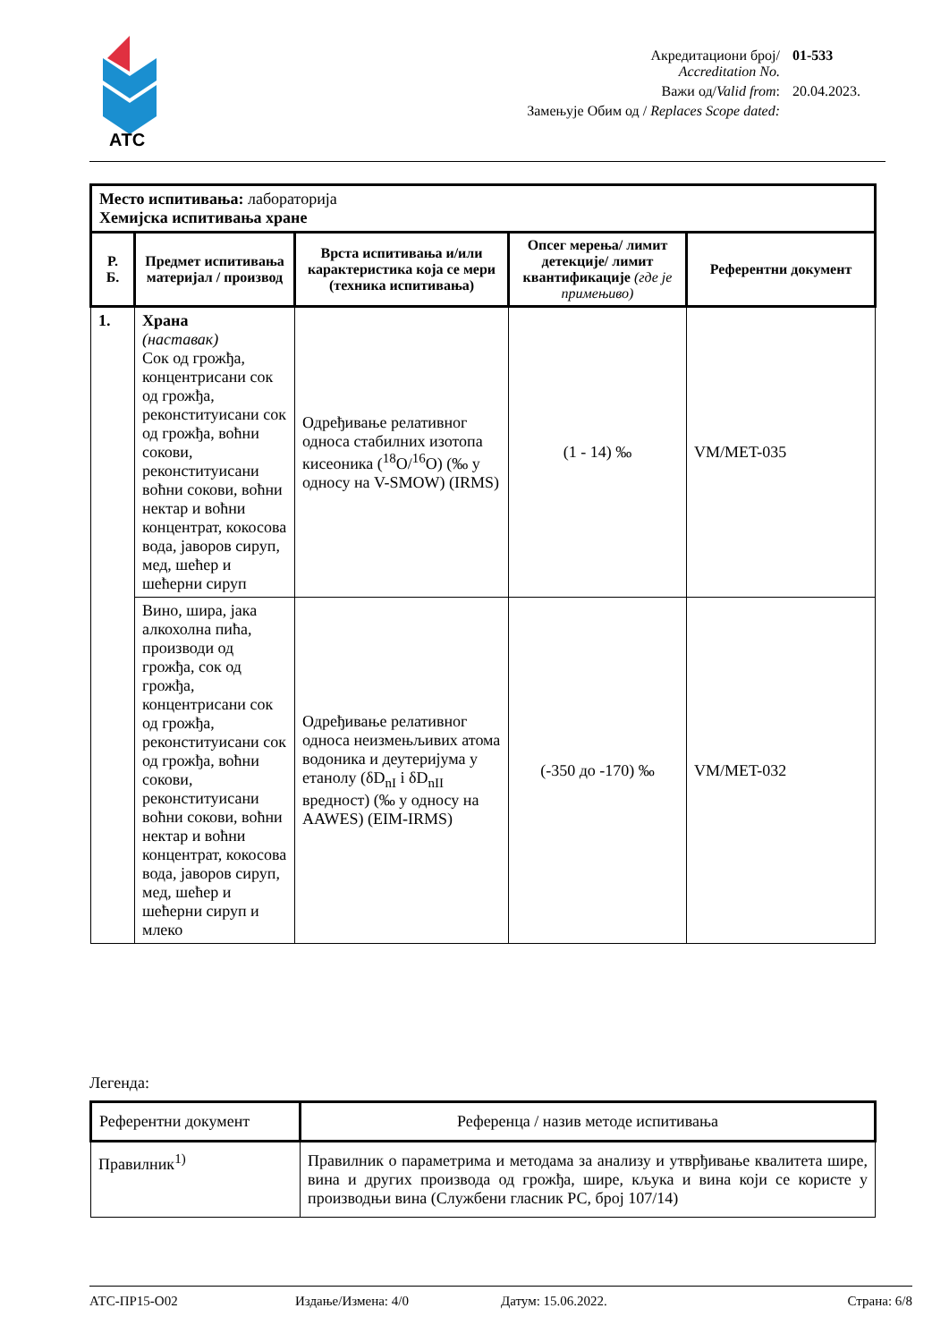АТС
| Акредитациони број/ Accreditation No. | 01-533 |
| Важи од/ Valid from : | 20.04.2023. |
| Замењује Обим од / Replaces Scope dated: | |
| Место испитивања: лабораторија Хемијска испитивања хране | | | | |
| Р. Б. | Предмет испитивања материјал / производ | Врста испитивања и/или карактеристика која се мери (техника испитивања) | Опсег мерења/ лимит детекције/ лимит квантификације (где је примењиво) | Референтни документ |
| 1. | Храна (наставак) Сок од грожђа, концентрисани сок од грожђа, реконституисани сок од грожђа, воћни сокови, реконституисани воћни сокови, воћни нектар и воћни концентрат, кокосова вода, јаворов сируп, мед, шећер и шећерни сируп | Одређивање релативног односа стабилних изотопа кисеоника (<sup>18</sup>O/<sup>16</sup>O) (‰ у односу на V-SMOW) (IRMS) | (1 - 14) ‰ | VM/MET-035 |
| | Вино, шира, јака алкохолна пића, производи од грожђа, сок од грожђа, концентрисани сок од грожђа, реконституисани сок од грожђа, воћни сокови, реконституисани воћни сокови, воћни нектар и воћни концентрат, кокосова вода, јаворов сируп, мед, шећер и шећерни сируп и млеко | Одређивање релативног односа неизмењљивих атома водоника и деутеријума у етанолу (δD<sub>nI</sub> i δD<sub>nII</sub> вредност) (‰ у односу на AAWES) (EIM-IRMS) | (-350 до -170) ‰ | VM/MET-032 |
Легенда:
| Референтни документ | Референца / назив методе испитивања |
| Правилник<sup>1)</sup> | Правилник о параметрима и методама за анализу и утврђивање квалитета шире, вина и других производа од грожђа, шире, кљука и вина који се користе у производњи вина (Службени гласник РС, број 107/14) |
АТС-ПР15-О02 Издање/Измена: 4/0 Датум: 15.06.2022. Страна: 6/8